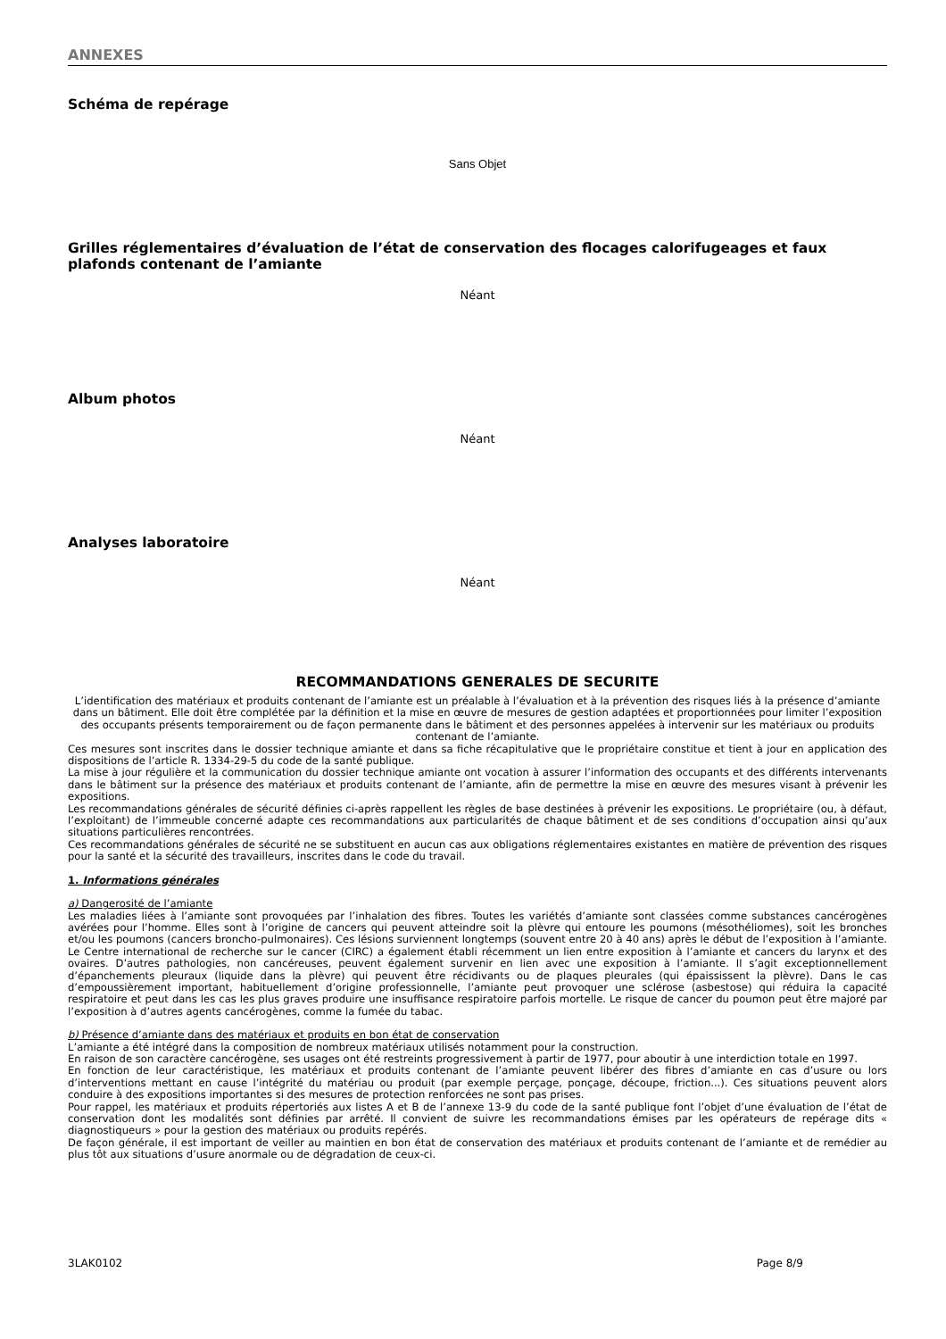ANNEXES
Schéma de repérage
Sans Objet
Grilles réglementaires d’évaluation de l’état de conservation des flocages calorifugeages et faux plafonds contenant de l’amiante
Néant
Album photos
Néant
Analyses laboratoire
Néant
RECOMMANDATIONS GENERALES DE SECURITE
L’identification des matériaux et produits contenant de l’amiante est un préalable à l’évaluation et à la prévention des risques liés à la présence d’amiante dans un bâtiment. Elle doit être complétée par la définition et la mise en œuvre de mesures de gestion adaptées et proportionnées pour limiter l’exposition des occupants présents temporairement ou de façon permanente dans le bâtiment et des personnes appelées à intervenir sur les matériaux ou produits contenant de l’amiante.
Ces mesures sont inscrites dans le dossier technique amiante et dans sa fiche récapitulative que le propriétaire constitue et tient à jour en application des dispositions de l’article R. 1334-29-5 du code de la santé publique.
La mise à jour régulière et la communication du dossier technique amiante ont vocation à assurer l’information des occupants et des différents intervenants dans le bâtiment sur la présence des matériaux et produits contenant de l’amiante, afin de permettre la mise en œuvre des mesures visant à prévenir les expositions.
Les recommandations générales de sécurité définies ci-après rappellent les règles de base destinées à prévenir les expositions. Le propriétaire (ou, à défaut, l’exploitant) de l’immeuble concerné adapte ces recommandations aux particularités de chaque bâtiment et de ses conditions d’occupation ainsi qu’aux situations particulières rencontrées.
Ces recommandations générales de sécurité ne se substituent en aucun cas aux obligations réglementaires existantes en matière de prévention des risques pour la santé et la sécurité des travailleurs, inscrites dans le code du travail.
1. Informations générales
a) Dangerosité de l’amiante
Les maladies liées à l’amiante sont provoquées par l’inhalation des fibres. Toutes les variétés d’amiante sont classées comme substances cancérogènes avérées pour l’homme. Elles sont à l’origine de cancers qui peuvent atteindre soit la plèvre qui entoure les poumons (mésothéliomes), soit les bronches et/ou les poumons (cancers broncho-pulmonaires). Ces lésions surviennent longtemps (souvent entre 20 à 40 ans) après le début de l’exposition à l’amiante. Le Centre international de recherche sur le cancer (CIRC) a également établi récemment un lien entre exposition à l’amiante et cancers du larynx et des ovaires. D’autres pathologies, non cancéreuses, peuvent également survenir en lien avec une exposition à l’amiante. Il s’agit exceptionnellement d’épanchements pleuraux (liquide dans la plèvre) qui peuvent être récidivants ou de plaques pleurales (qui épaississent la plèvre). Dans le cas d’empoussièrement important, habituellement d’origine professionnelle, l’amiante peut provoquer une sclérose (asbestose) qui réduira la capacité respiratoire et peut dans les cas les plus graves produire une insuffisance respiratoire parfois mortelle. Le risque de cancer du poumon peut être majoré par l’exposition à d’autres agents cancérogènes, comme la fumée du tabac.
b) Présence d’amiante dans des matériaux et produits en bon état de conservation
L’amiante a été intégré dans la composition de nombreux matériaux utilisés notamment pour la construction.
En raison de son caractère cancérogène, ses usages ont été restreints progressivement à partir de 1977, pour aboutir à une interdiction totale en 1997.
En fonction de leur caractéristique, les matériaux et produits contenant de l’amiante peuvent libérer des fibres d’amiante en cas d’usure ou lors d’interventions mettant en cause l’intégrité du matériau ou produit (par exemple perçage, ponçage, découpe, friction...). Ces situations peuvent alors conduire à des expositions importantes si des mesures de protection renforcées ne sont pas prises.
Pour rappel, les matériaux et produits répertoriés aux listes A et B de l’annexe 13-9 du code de la santé publique font l’objet d’une évaluation de l’état de conservation dont les modalités sont définies par arrêté. Il convient de suivre les recommandations émises par les opérateurs de repérage dits « diagnostiqueurs » pour la gestion des matériaux ou produits repérés.
De façon générale, il est important de veiller au maintien en bon état de conservation des matériaux et produits contenant de l’amiante et de remédier au plus tôt aux situations d’usure anormale ou de dégradation de ceux-ci.
3LAK0102 Page 8/9